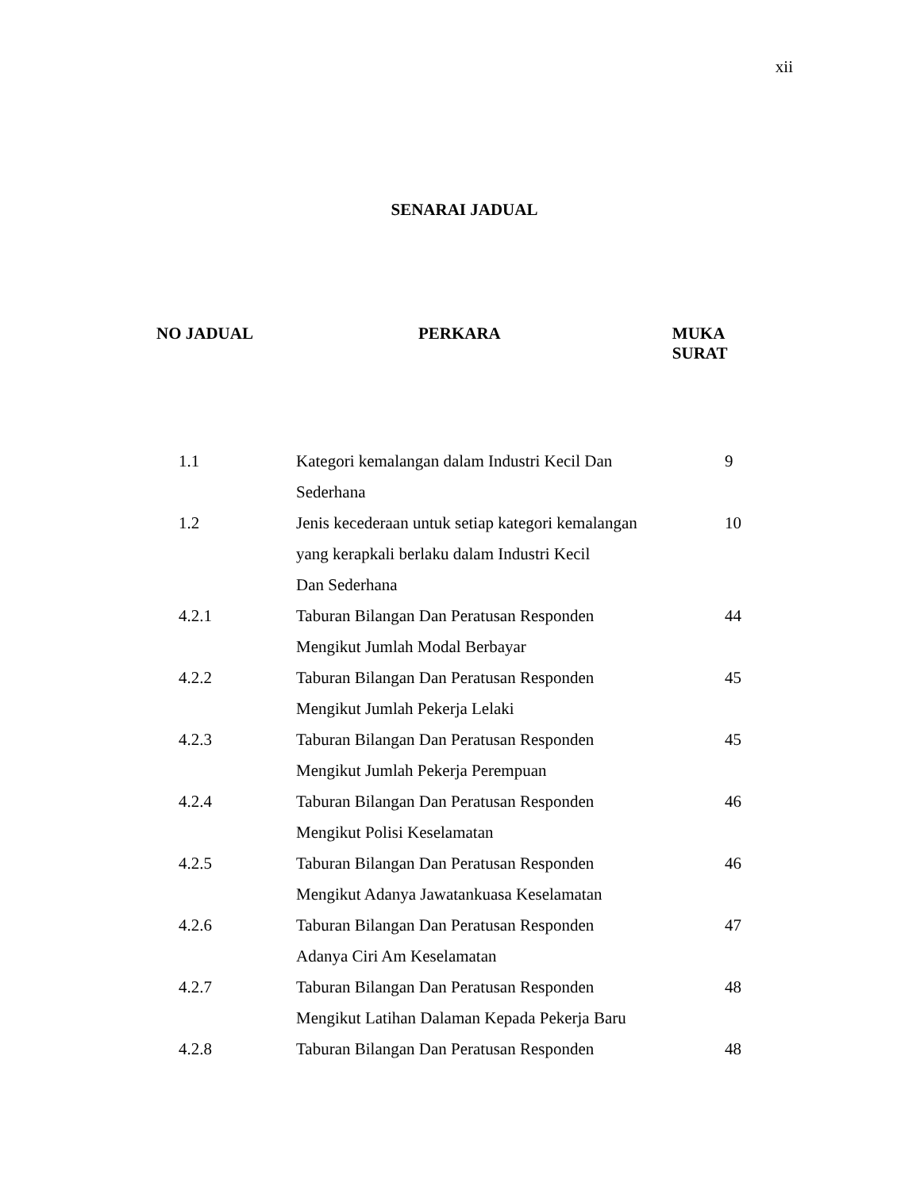xii
SENARAI JADUAL
NO JADUAL PERKARA MUKA SURAT
| 1.1 | Kategori kemalangan dalam Industri Kecil Dan Sederhana | 9 |
| 1.2 | Jenis kecederaan untuk setiap kategori kemalangan yang kerapkali berlaku dalam Industri Kecil Dan Sederhana | 10 |
| 4.2.1 | Taburan Bilangan Dan Peratusan Responden Mengikut Jumlah Modal Berbayar | 44 |
| 4.2.2 | Taburan Bilangan Dan Peratusan Responden Mengikut Jumlah Pekerja Lelaki | 45 |
| 4.2.3 | Taburan Bilangan Dan Peratusan Responden Mengikut Jumlah Pekerja Perempuan | 45 |
| 4.2.4 | Taburan Bilangan Dan Peratusan Responden Mengikut Polisi Keselamatan | 46 |
| 4.2.5 | Taburan Bilangan Dan Peratusan Responden Mengikut Adanya Jawatankuasa Keselamatan | 46 |
| 4.2.6 | Taburan Bilangan Dan Peratusan Responden Adanya Ciri Am Keselamatan | 47 |
| 4.2.7 | Taburan Bilangan Dan Peratusan Responden Mengikut Latihan Dalaman Kepada Pekerja Baru | 48 |
| 4.2.8 | Taburan Bilangan Dan Peratusan Responden | 48 |